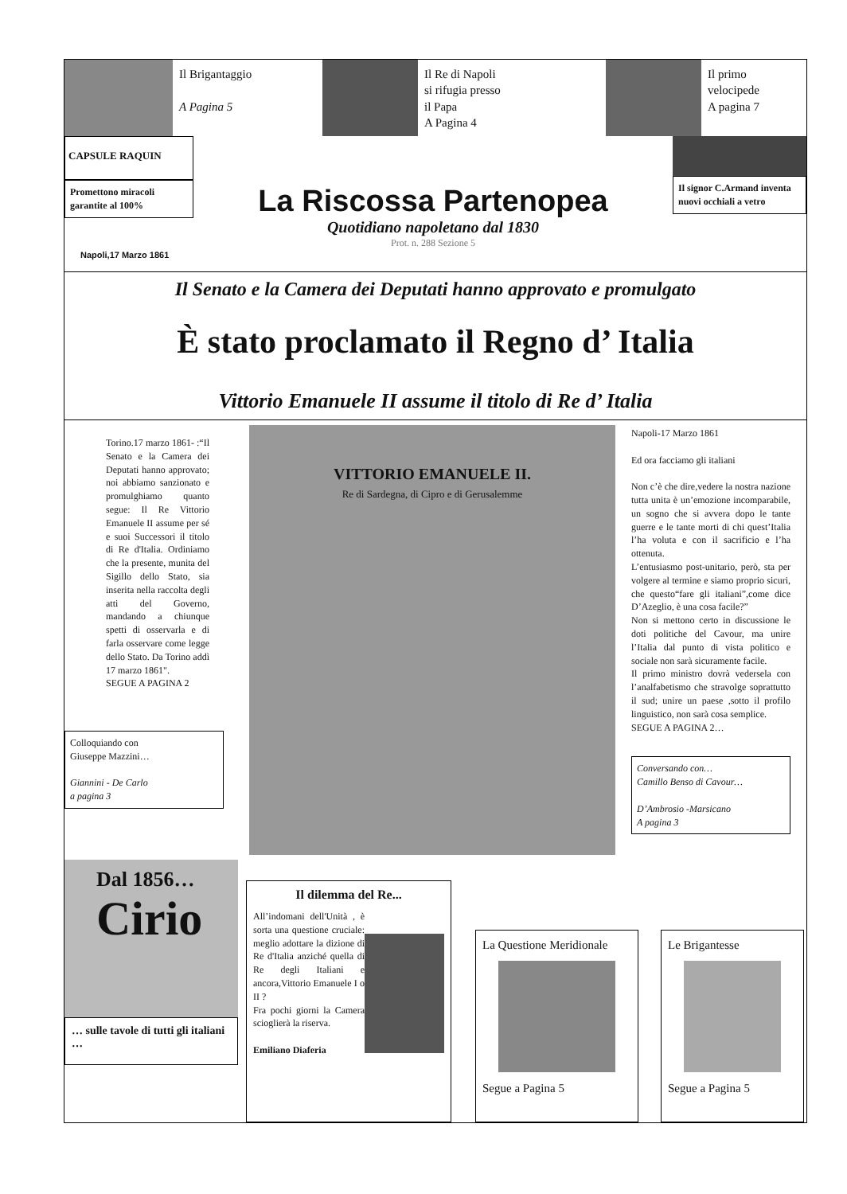Il Brigantaggio
A Pagina 5
Il Re di Napoli
si rifugia presso
il Papa
A Pagina 4
Il primo
velocipede
A pagina 7
CAPSULE RAQUIN
Promettono miracoli garantite al 100%
Napoli,17 Marzo 1861
La Riscossa Partenopea
Quotidiano napoletano dal 1830
Prot. n. 288 Sezione 5
Il signor C.Armand inventa nuovi occhiali a vetro
Il Senato e la Camera dei Deputati hanno approvato e promulgato
È stato proclamato il Regno d’ Italia
Vittorio Emanuele II assume il titolo di Re d’ Italia
Torino.17 marzo 1861- :“Il Senato e la Camera dei Deputati hanno approvato; noi abbiamo sanzionato e promulghiamo quanto segue: Il Re Vittorio Emanuele II assume per sé e suoi Successori il titolo di Re d'Italia. Ordiniamo che la presente, munita del Sigillo dello Stato, sia inserita nella raccolta degli atti del Governo, mandando a chiunque spetti di osservarla e di farla osservare come legge dello Stato. Da Torino addì 17 marzo 1861".
SEGUE A PAGINA 2
Colloquiando con
Giuseppe Mazzini…
Giannini - De Carlo
a pagina 3
VITTORIO EMANUELE II.
Re di Sardegna, di Cipro e di Gerusalemme
Napoli-17 Marzo 1861
Ed ora facciamo gli italiani
Non c’è che dire,vedere la nostra nazione tutta unita è un’emozione incomparabile, un sogno che si avvera dopo le tante guerre e le tante morti di chi quest’Italia l’ha voluta e con il sacrificio e l’ha ottenuta.
L’entusiasmo post-unitario, però, sta per volgere al termine e siamo proprio sicuri, che questo“fare gli italiani”,come dice D’Azeglio, è una cosa facile?”
Non si mettono certo in discussione le doti politiche del Cavour, ma unire l’Italia dal punto di vista politico e sociale non sarà sicuramente facile.
Il primo ministro dovrà vedersela con l’analfabetismo che stravolge soprattutto il sud; unire un paese ,sotto il profilo linguistico, non sarà cosa semplice.
SEGUE A PAGINA 2…
Conversando con…
Camillo Benso di Cavour…
D’Ambrosio -Marsicano
A pagina 3
Dal 1856…
Cirio
… sulle tavole di tutti gli italiani …
Il dilemma del Re...
All’indomani dell'Unità , è sorta una questione cruciale: meglio adottare la dizione di Re d'Italia anziché quella di Re degli Italiani e ancora,Vittorio Emanuele I o II ?
Fra pochi giorni la Camera scioglierà la riserva.
Emiliano Diaferia
La Questione Meridionale
Segue a Pagina 5
Le Brigantesse
Segue a Pagina 5